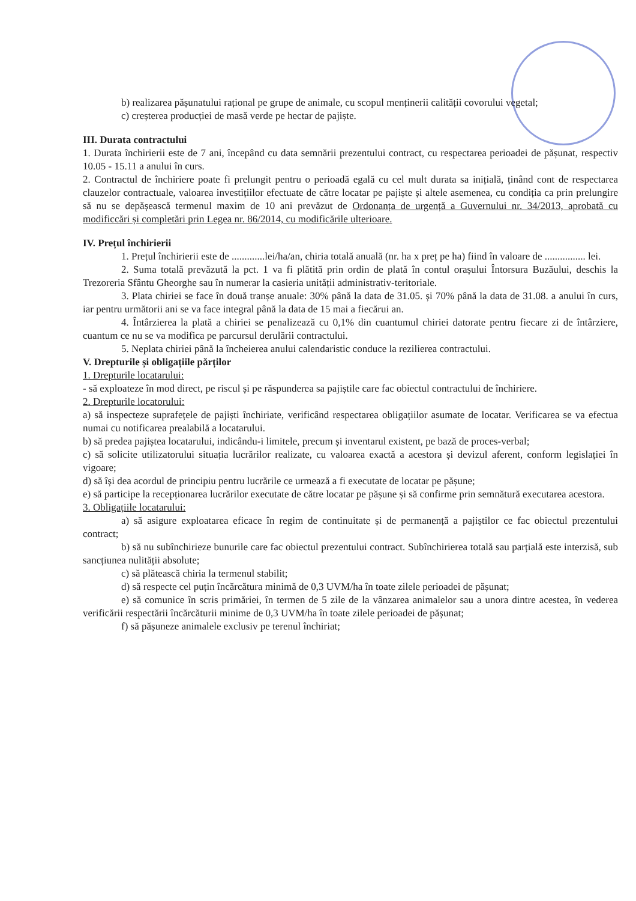b) realizarea pășunatului rațional pe grupe de animale, cu scopul menținerii calității covorului vegetal;
c) creșterea producției de masă verde pe hectar de pajiște.
III. Durata contractului
1. Durata închirierii este de 7 ani, începând cu data semnării prezentului contract, cu respectarea perioadei de pășunat, respectiv 10.05 - 15.11 a anului în curs.
2. Contractul de închiriere poate fi prelungit pentru o perioadă egală cu cel mult durata sa inițială, ținând cont de respectarea clauzelor contractuale, valoarea investițiilor efectuate de către locatar pe pajiște și altele asemenea, cu condiția ca prin prelungire să nu se depășească termenul maxim de 10 ani prevăzut de Ordonanța de urgență a Guvernului nr. 34/2013, aprobată cu modificcări și completări prin Legea nr. 86/2014, cu modificările ulterioare.
IV. Prețul închirierii
1. Prețul închirierii este de .............lei/ha/an, chiria totală anuală (nr. ha x preț pe ha) fiind în valoare de ................ lei.
2. Suma totală prevăzută la pct. 1 va fi plătită prin ordin de plată în contul orașului Întorsura Buzăului, deschis la Trezoreria Sfântu Gheorghe sau în numerar la casieria unității administrativ-teritoriale.
3. Plata chiriei se face în două tranșe anuale: 30% până la data de 31.05. și 70% până la data de 31.08. a anului în curs, iar pentru următorii ani se va face integral până la data de 15 mai a fiecărui an.
4. Întârzierea la plată a chiriei se penalizează cu 0,1% din cuantumul chiriei datorate pentru fiecare zi de întârziere, cuantum ce nu se va modifica pe parcursul derulării contractului.
5. Neplata chiriei până la încheierea anului calendaristic conduce la rezilierea contractului.
V. Drepturile și obligațiile părților
1. Drepturile locatarului:
- să exploateze în mod direct, pe riscul și pe răspunderea sa pajiștile care fac obiectul contractului de închiriere.
2. Drepturile locatorului:
a) să inspecteze suprafețele de pajiști închiriate, verificând respectarea obligațiilor asumate de locatar. Verificarea se va efectua numai cu notificarea prealabilă a locatarului.
b) să predea pajiștea locatarului, indicându-i limitele, precum și inventarul existent, pe bază de proces-verbal;
c) să solicite utilizatorului situația lucrărilor realizate, cu valoarea exactă a acestora și devizul aferent, conform legislației în vigoare;
d) să își dea acordul de principiu pentru lucrările ce urmează a fi executate de locatar pe pășune;
e) să participe la recepționarea lucrărilor executate de către locatar pe pășune și să confirme prin semnătură executarea acestora.
3. Obligațiile locatarului:
a) să asigure exploatarea eficace în regim de continuitate și de permanență a pajiștilor ce fac obiectul prezentului contract;
b) să nu subînchirieze bunurile care fac obiectul prezentului contract. Subînchirierea totală sau parțială este interzisă, sub sancțiunea nulității absolute;
c) să plătească chiria la termenul stabilit;
d) să respecte cel puțin încărcătura minimă de 0,3 UVM/ha în toate zilele perioadei de pășunat;
e) să comunice în scris primăriei, în termen de 5 zile de la vânzarea animalelor sau a unora dintre acestea, în vederea verificării respectării încărcăturii minime de 0,3 UVM/ha în toate zilele perioadei de pășunat;
f) să pășuneze animalele exclusiv pe terenul închiriat;